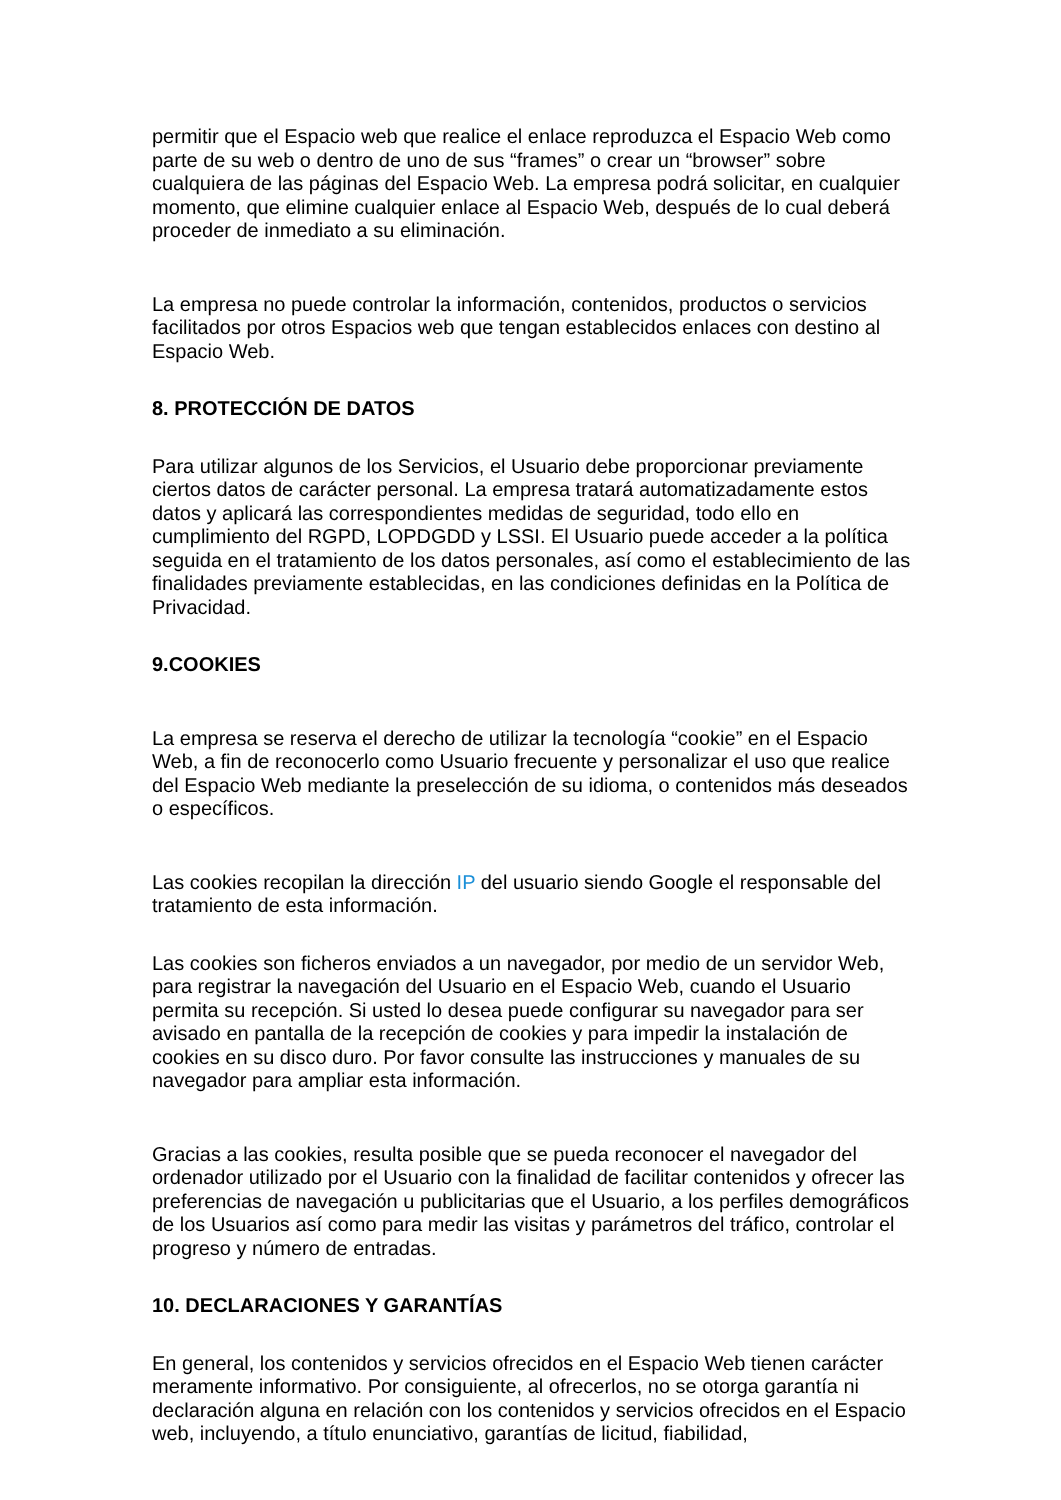permitir que el Espacio web que realice el enlace reproduzca el Espacio Web como parte de su web o dentro de uno de sus “frames” o crear un “browser” sobre cualquiera de las páginas del Espacio Web. La empresa podrá solicitar, en cualquier momento, que elimine cualquier enlace al Espacio Web, después de lo cual deberá proceder de inmediato a su eliminación.
La empresa no puede controlar la información, contenidos, productos o servicios facilitados por otros Espacios web que tengan establecidos enlaces con destino al Espacio Web.
8. PROTECCIÓN DE DATOS
Para utilizar algunos de los Servicios, el Usuario debe proporcionar previamente ciertos datos de carácter personal. La empresa tratará automatizadamente estos datos y aplicará las correspondientes medidas de seguridad, todo ello en cumplimiento del RGPD, LOPDGDD y LSSI. El Usuario puede acceder a la política seguida en el tratamiento de los datos personales, así como el establecimiento de las finalidades previamente establecidas, en las condiciones definidas en la Política de Privacidad.
9.COOKIES
La empresa se reserva el derecho de utilizar la tecnología “cookie” en el Espacio Web, a fin de reconocerlo como Usuario frecuente y personalizar el uso que realice del Espacio Web mediante la preselección de su idioma, o contenidos más deseados o específicos.
Las cookies recopilan la dirección IP del usuario siendo Google el responsable del tratamiento de esta información.
Las cookies son ficheros enviados a un navegador, por medio de un servidor Web, para registrar la navegación del Usuario en el Espacio Web, cuando el Usuario permita su recepción. Si usted lo desea puede configurar su navegador para ser avisado en pantalla de la recepción de cookies y para impedir la instalación de cookies en su disco duro. Por favor consulte las instrucciones y manuales de su navegador para ampliar esta información.
Gracias a las cookies, resulta posible que se pueda reconocer el navegador del ordenador utilizado por el Usuario con la finalidad de facilitar contenidos y ofrecer las preferencias de navegación u publicitarias que el Usuario, a los perfiles demográficos de los Usuarios así como para medir las visitas y parámetros del tráfico, controlar el progreso y número de entradas.
10. DECLARACIONES Y GARANTÍAS
En general, los contenidos y servicios ofrecidos en el Espacio Web tienen carácter meramente informativo. Por consiguiente, al ofrecerlos, no se otorga garantía ni declaración alguna en relación con los contenidos y servicios ofrecidos en el Espacio web, incluyendo, a título enunciativo, garantías de licitud, fiabilidad,